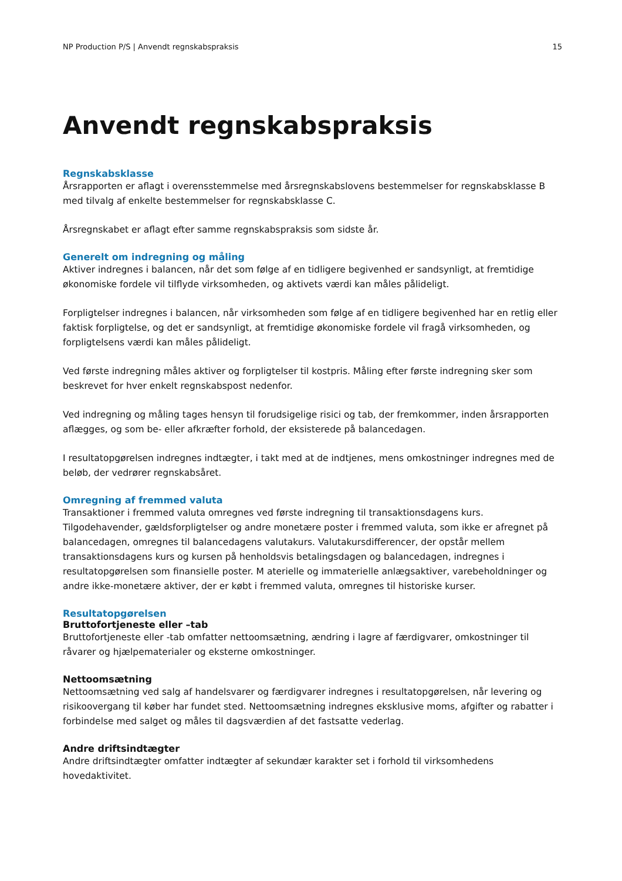NP Production P/S | Anvendt regnskabspraksis 15
Anvendt regnskabspraksis
Regnskabsklasse
Årsrapporten er aflagt i overensstemmelse med årsregnskabslovens bestemmelser for regnskabsklasse B med tilvalg af enkelte bestemmelser for regnskabsklasse C.
Årsregnskabet er aflagt efter samme regnskabspraksis som sidste år.
Generelt om indregning og måling
Aktiver indregnes i balancen, når det som følge af en tidligere begivenhed er sandsynligt, at fremtidige økonomiske fordele vil tilflyde virksomheden, og aktivets værdi kan måles pålideligt.
Forpligtelser indregnes i balancen, når virksomheden som følge af en tidligere begivenhed har en retlig eller faktisk forpligtelse, og det er sandsynligt, at fremtidige økonomiske fordele vil fragå virksomheden, og forpligtelsens værdi kan måles pålideligt.
Ved første indregning måles aktiver og forpligtelser til kostpris. Måling efter første indregning sker som beskrevet for hver enkelt regnskabspost nedenfor.
Ved indregning og måling tages hensyn til forudsigelige risici og tab, der fremkommer, inden årsrapporten aflægges, og som be- eller afkræfter forhold, der eksisterede på balancedagen.
I resultatopgørelsen indregnes indtægter, i takt med at de indtjenes, mens omkostninger indregnes med de beløb, der vedrører regnskabsåret.
Omregning af fremmed valuta
Transaktioner i fremmed valuta omregnes ved første indregning til transaktionsdagens kurs. Tilgodehavender, gældsforpligtelser og andre monetære poster i fremmed valuta, som ikke er afregnet på balancedagen, omregnes til balancedagens valutakurs. Valutakursdifferencer, der opstår mellem transaktionsdagens kurs og kursen på henholdsvis betalingsdagen og balancedagen, indregnes i resultatopgørelsen som finansielle poster. M aterielle og immaterielle anlægsaktiver, varebeholdninger og andre ikke-monetære aktiver, der er købt i fremmed valuta, omregnes til historiske kurser.
Resultatopgørelsen
Bruttofortjeneste eller –tab
Bruttofortjeneste eller -tab omfatter nettoomsætning, ændring i lagre af færdigvarer, omkostninger til råvarer og hjælpematerialer og eksterne omkostninger.
Nettoomsætning
Nettoomsætning ved salg af handelsvarer og færdigvarer indregnes i resultatopgørelsen, når levering og risikoovergang til køber har fundet sted. Nettoomsætning indregnes eksklusive moms, afgifter og rabatter i forbindelse med salget og måles til dagsværdien af det fastsatte vederlag.
Andre driftsindtægter
Andre driftsindtægter omfatter indtægter af sekundær karakter set i forhold til virksomhedens hovedaktivitet.